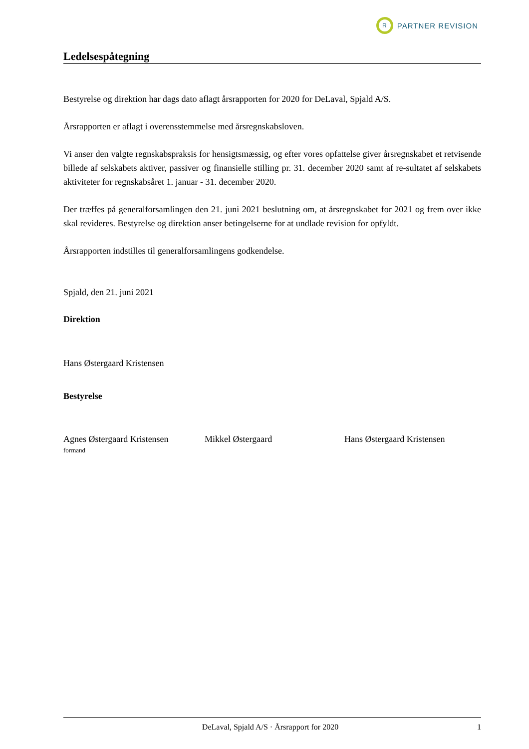R
PARTNER REVISION
Ledelsespåtegning
Bestyrelse og direktion har dags dato aflagt årsrapporten for 2020 for DeLaval, Spjald A/S.
Årsrapporten er aflagt i overensstemmelse med årsregnskabsloven.
Vi anser den valgte regnskabspraksis for hensigtsmæssig, og efter vores opfattelse giver årsregnskabet et retvisende billede af selskabets aktiver, passiver og finansielle stilling pr. 31. december 2020 samt af re-sultatet af selskabets aktiviteter for regnskabsåret 1. januar - 31. december 2020.
Der træffes på generalforsamlingen den 21. juni 2021 beslutning om, at årsregnskabet for 2021 og frem over ikke skal revideres. Bestyrelse og direktion anser betingelserne for at undlade revision for opfyldt.
Årsrapporten indstilles til generalforsamlingens godkendelse.
Spjald, den 21. juni 2021
Direktion
Hans Østergaard Kristensen
Bestyrelse
Agnes Østergaard Kristensen
formand
Mikkel Østergaard Hans Østergaard Kristensen
DeLaval, Spjald A/S · Årsrapport for 2020 1